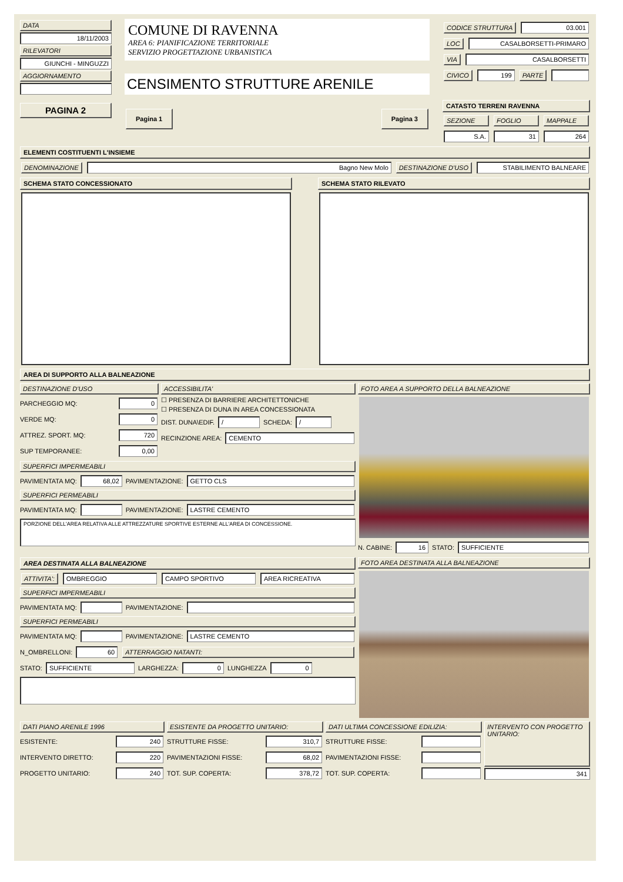DATA
18/11/2003
RILEVATORI
GIUNCHI - MINGUZZI
AGGIORNAMENTO
PAGINA 2
COMUNE DI RAVENNA
AREA 6: PIANIFICAZIONE TERRITORIALE
SERVIZIO PROGETTAZIONE URBANISTICA
CENSIMENTO STRUTTURE ARENILE
Pagina 1 Pagina 3
CODICE STRUTTURA 03.001
LOC CASALBORSETTI-PRIMARO
VIA CASALBORSETTI
CIVICO 199 PARTE
CATASTO TERRENI RAVENNA
SEZIONE FOGLIO MAPPALE
S.A. 31 264
ELEMENTI COSTITUENTI L'INSIEME
DENOMINAZIONE Bagno New Molo DESTINAZIONE D'USO STABILIMENTO BALNEARE
SCHEMA STATO CONCESSIONATO SCHEMA STATO RILEVATO
AREA DI SUPPORTO ALLA BALNEAZIONE
DESTINAZIONE D'USO
PARCHEGGIO MQ:
0
VERDE MQ:
0
ATTREZ. SPORT. MQ:
720
SUP TEMPORANEE:
0,00
ACCESSIBILITA'
☐ PRESENZA DI BARRIERE ARCHITETTONICHE
☐ PRESENZA DI DUNA IN AREA CONCESSIONATA
DIST. DUNA\EDIF.
/
SCHEDA:
/
RECINZIONE AREA:
CEMENTO
SUPERFICI IMPERMEABILI
PAVIMENTATA MQ:
68,02
PAVIMENTAZIONE:
GETTO CLS
SUPERFICI PERMEABILI
PAVIMENTATA MQ:
PAVIMENTAZIONE:
LASTRE CEMENTO
PORZIONE DELL'AREA RELATIVA ALLE ATTREZZATURE SPORTIVE ESTERNE ALL'AREA DI CONCESSIONE.
FOTO AREA A SUPPORTO DELLA BALNEAZIONE
N. CABINE:
16
STATO:
SUFFICIENTE
AREA DESTINATA ALLA BALNEAZIONE
ATTIVITA': OMBREGGIO CAMPO SPORTIVO AREA RICREATIVA
SUPERFICI IMPERMEABILI
PAVIMENTATA MQ:
PAVIMENTAZIONE:
SUPERFICI PERMEABILI
PAVIMENTATA MQ:
PAVIMENTAZIONE:
LASTRE CEMENTO
N_OMBRELLONI:
60 ATTERRAGGIO NATANTI:
STATO:
SUFFICIENTE
LARGHEZZA:
0
LUNGHEZZA
0
FOTO AREA DESTINATA ALLA BALNEAZIONE
DATI PIANO ARENILE 1996
ESISTENTE:
240
INTERVENTO DIRETTO:
220
PROGETTO UNITARIO:
240
ESISTENTE DA PROGETTO UNITARIO:
STRUTTURE FISSE:
310,7
PAVIMENTAZIONI FISSE:
68,02
TOT. SUP. COPERTA:
378,72
DATI ULTIMA CONCESSIONE EDILIZIA:
STRUTTURE FISSE:
PAVIMENTAZIONI FISSE:
TOT. SUP. COPERTA:
INTERVENTO CON PROGETTO UNITARIO:
341